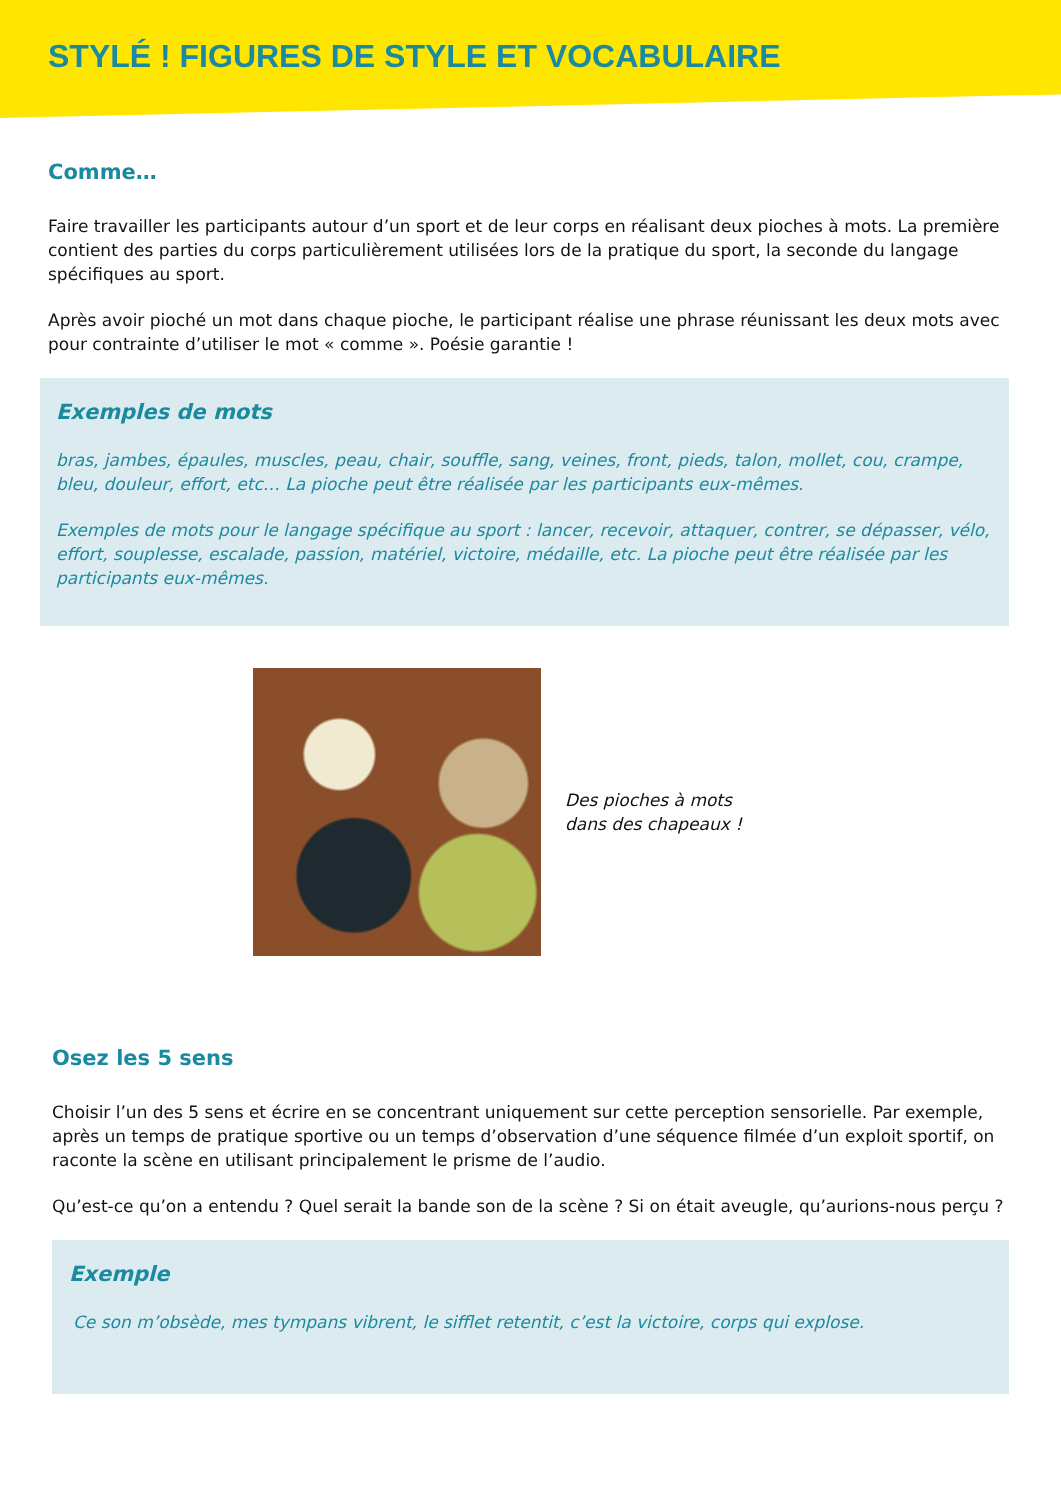STYLÉ ! FIGURES DE STYLE ET VOCABULAIRE
Comme…
Faire travailler les participants autour d’un sport et de leur corps en réalisant deux pioches à mots. La première contient des parties du corps particulièrement utilisées lors de la pratique du sport, la seconde du langage spécifiques au sport.
Après avoir pioché un mot dans chaque pioche, le participant réalise une phrase réunissant les deux mots avec pour contrainte d’utiliser le mot « comme ». Poésie garantie !
Exemples de mots
bras, jambes, épaules, muscles, peau, chair, souffle, sang, veines, front, pieds, talon, mollet, cou, crampe, bleu, douleur, effort, etc… La pioche peut être réalisée par les participants eux-mêmes.
Exemples de mots pour le langage spécifique au sport : lancer, recevoir, attaquer, contrer, se dépasser, vélo, effort, souplesse, escalade, passion, matériel, victoire, médaille, etc. La pioche peut être réalisée par les participants eux-mêmes.
Des pioches à mots
dans des chapeaux !
Osez les 5 sens
Choisir l’un des 5 sens et écrire en se concentrant uniquement sur cette perception sensorielle. Par exemple, après un temps de pratique sportive ou un temps d’observation d’une séquence filmée d’un exploit sportif, on raconte la scène en utilisant principalement le prisme de l’audio.
Qu’est-ce qu’on a entendu ? Quel serait la bande son de la scène ? Si on était aveugle, qu’aurions-nous perçu ?
Exemple
Ce son m’obsède, mes tympans vibrent, le sifflet retentit, c’est la victoire, corps qui explose.